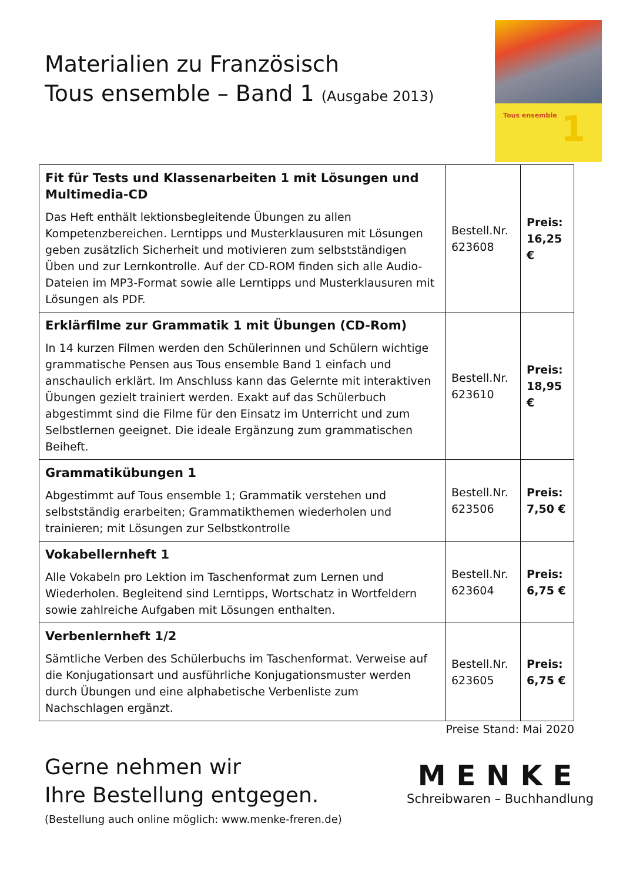Materialien zu Französisch
Tous ensemble – Band 1 (Ausgabe 2013)
Tous ensemble
1
| Fit für Tests und Klassenarbeiten 1 mit Lösungen und Multimedia-CD Das Heft enthält lektionsbegleitende Übungen zu allen Kompetenzbereichen. Lerntipps und Musterklausuren mit Lösungen geben zusätzlich Sicherheit und motivieren zum selbstständigen Üben und zur Lernkontrolle. Auf der CD-ROM finden sich alle Audio-Dateien im MP3-Format sowie alle Lerntipps und Musterklausuren mit Lösungen als PDF. | Bestell.Nr. 623608 | Preis: 16,25 € |
| Erklärfilme zur Grammatik 1 mit Übungen (CD-Rom) In 14 kurzen Filmen werden den Schülerinnen und Schülern wichtige grammatische Pensen aus Tous ensemble Band 1 einfach und anschaulich erklärt. Im Anschluss kann das Gelernte mit interaktiven Übungen gezielt trainiert werden. Exakt auf das Schülerbuch abgestimmt sind die Filme für den Einsatz im Unterricht und zum Selbstlernen geeignet. Die ideale Ergänzung zum grammatischen Beiheft. | Bestell.Nr. 623610 | Preis: 18,95 € |
| Grammatikübungen 1 Abgestimmt auf Tous ensemble 1; Grammatik verstehen und selbstständig erarbeiten; Grammatikthemen wiederholen und trainieren; mit Lösungen zur Selbstkontrolle | Bestell.Nr. 623506 | Preis: 7,50 € |
| Vokabellernheft 1 Alle Vokabeln pro Lektion im Taschenformat zum Lernen und Wiederholen. Begleitend sind Lerntipps, Wortschatz in Wortfeldern sowie zahlreiche Aufgaben mit Lösungen enthalten. | Bestell.Nr. 623604 | Preis: 6,75 € |
| Verbenlernheft 1/2 Sämtliche Verben des Schülerbuchs im Taschenformat. Verweise auf die Konjugationsart und ausführliche Konjugationsmuster werden durch Übungen und eine alphabetische Verbenliste zum Nachschlagen ergänzt. | Bestell.Nr. 623605 | Preis: 6,75 € |
Preise Stand: Mai 2020
Gerne nehmen wir
Ihre Bestellung entgegen.
(Bestellung auch online möglich: www.menke-freren.de)
MENKE
Schreibwaren – Buchhandlung